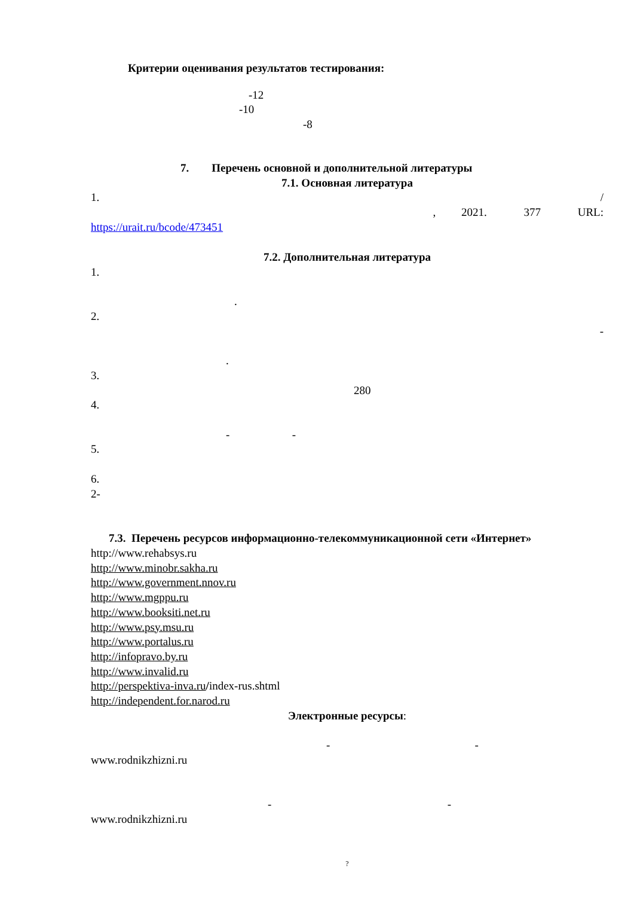Критерии оценивания результатов тестирования:
-12
-10
-8
7. Перечень основной и дополнительной литературы
7.1. Основная литература
1. /
, 2021. 377 URL:
https://urait.ru/bcode/473451
7.2. Дополнительная литература
1.
.
2.
-
.
3.
280
4.
- -
5.
6.
2-
7.3. Перечень ресурсов информационно-телекоммуникационной сети «Интернет»
http://www.rehabsys.ru
http://www.minobr.sakha.ru
http://www.government.nnov.ru
http://www.mgppu.ru
http://www.booksiti.net.ru
http://www.psy.msu.ru
http://www.portalus.ru
http://infopravo.by.ru
http://www.invalid.ru
http://perspektiva-inva.ru/index-rus.shtml
http://independent.for.narod.ru
Электронные ресурсы:
- -
www.rodnikzhizni.ru
- -
www.rodnikzhizni.ru
?